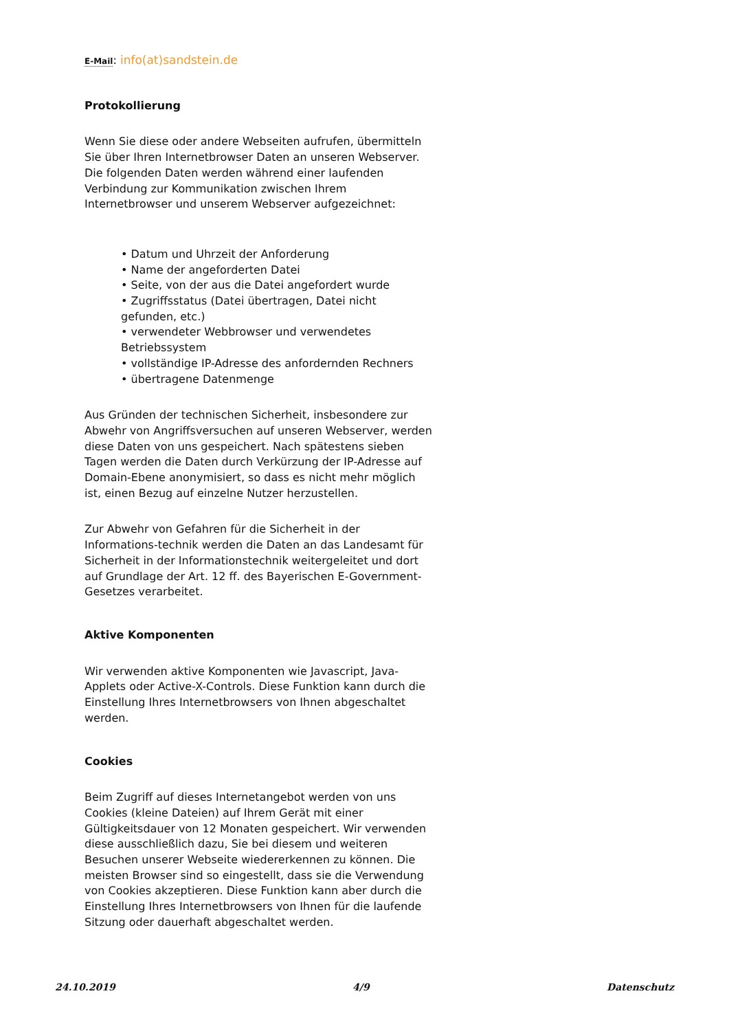E-Mail: info(at)sandstein.de
Protokollierung
Wenn Sie diese oder andere Webseiten aufrufen, übermitteln Sie über Ihren Internetbrowser Daten an unseren Webserver. Die folgenden Daten werden während einer laufenden Verbindung zur Kommunikation zwischen Ihrem Internetbrowser und unserem Webserver aufgezeichnet:
• Datum und Uhrzeit der Anforderung
• Name der angeforderten Datei
• Seite, von der aus die Datei angefordert wurde
• Zugriffsstatus (Datei übertragen, Datei nicht gefunden, etc.)
• verwendeter Webbrowser und verwendetes Betriebssystem
• vollständige IP-Adresse des anfordernden Rechners
• übertragene Datenmenge
Aus Gründen der technischen Sicherheit, insbesondere zur Abwehr von Angriffsversuchen auf unseren Webserver, werden diese Daten von uns gespeichert. Nach spätestens sieben Tagen werden die Daten durch Verkürzung der IP-Adresse auf Domain-Ebene anonymisiert, so dass es nicht mehr möglich ist, einen Bezug auf einzelne Nutzer herzustellen.
Zur Abwehr von Gefahren für die Sicherheit in der Informations-technik werden die Daten an das Landesamt für Sicherheit in der Informationstechnik weitergeleitet und dort auf Grundlage der Art. 12 ff. des Bayerischen E-Government-Gesetzes verarbeitet.
Aktive Komponenten
Wir verwenden aktive Komponenten wie Javascript, Java-Applets oder Active-X-Controls. Diese Funktion kann durch die Einstellung Ihres Internetbrowsers von Ihnen abgeschaltet werden.
Cookies
Beim Zugriff auf dieses Internetangebot werden von uns Cookies (kleine Dateien) auf Ihrem Gerät mit einer Gültigkeitsdauer von 12 Monaten gespeichert. Wir verwenden diese ausschließlich dazu, Sie bei diesem und weiteren Besuchen unserer Webseite wiedererkennen zu können. Die meisten Browser sind so eingestellt, dass sie die Verwendung von Cookies akzeptieren. Diese Funktion kann aber durch die Einstellung Ihres Internetbrowsers von Ihnen für die laufende Sitzung oder dauerhaft abgeschaltet werden.
24.10.2019 4/9 Datenschutz